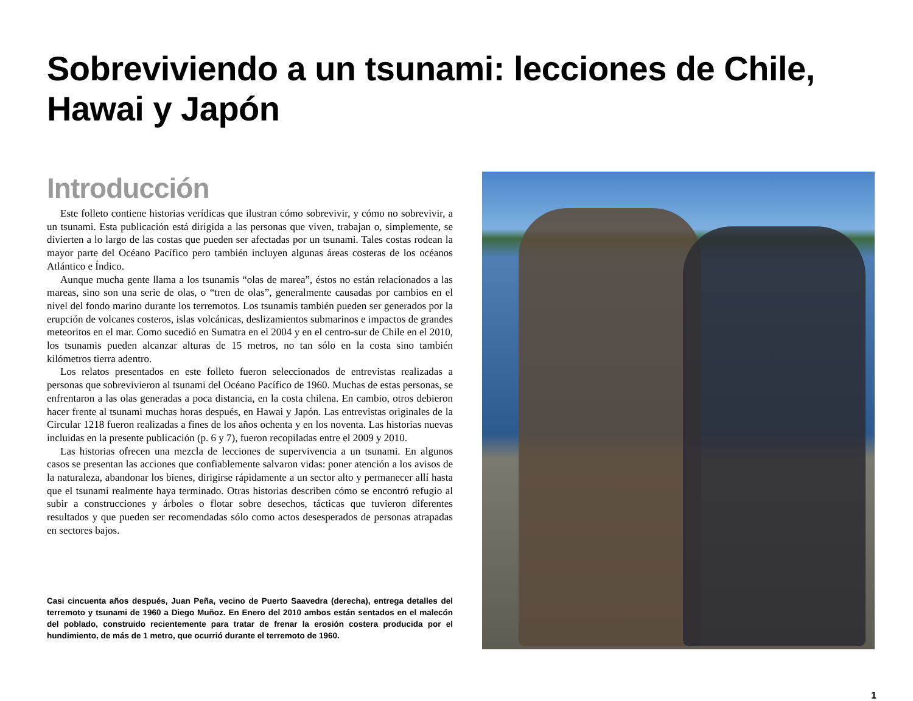Sobreviviendo a un tsunami: lecciones de Chile, Hawai y Japón
Introducción
Este folleto contiene historias verídicas que ilustran cómo sobrevivir, y cómo no sobrevivir, a un tsunami. Esta publicación está dirigida a las personas que viven, trabajan o, simplemente, se divierten a lo largo de las costas que pueden ser afectadas por un tsunami. Tales costas rodean la mayor parte del Océano Pacífico pero también incluyen algunas áreas costeras de los océanos Atlántico e Índico.
Aunque mucha gente llama a los tsunamis “olas de marea”, éstos no están relacionados a las mareas, sino son una serie de olas, o “tren de olas”, generalmente causadas por cambios en el nivel del fondo marino durante los terremotos. Los tsunamis también pueden ser generados por la erupción de volcanes costeros, islas volcánicas, deslizamientos submarinos e impactos de grandes meteoritos en el mar. Como sucedió en Sumatra en el 2004 y en el centro-sur de Chile en el 2010, los tsunamis pueden alcanzar alturas de 15 metros, no tan sólo en la costa sino también kilómetros tierra adentro.
Los relatos presentados en este folleto fueron seleccionados de entrevistas realizadas a personas que sobrevivieron al tsunami del Océano Pacífico de 1960. Muchas de estas personas, se enfrentaron a las olas generadas a poca distancia, en la costa chilena. En cambio, otros debieron hacer frente al tsunami muchas horas después, en Hawai y Japón. Las entrevistas originales de la Circular 1218 fueron realizadas a fines de los años ochenta y en los noventa. Las historias nuevas incluidas en la presente publicación (p. 6 y 7), fueron recopiladas entre el 2009 y 2010.
Las historias ofrecen una mezcla de lecciones de supervivencia a un tsunami. En algunos casos se presentan las acciones que confiablemente salvaron vidas: poner atención a los avisos de la naturaleza, abandonar los bienes, dirigirse rápidamente a un sector alto y permanecer allí hasta que el tsunami realmente haya terminado. Otras historias describen cómo se encontró refugio al subir a construcciones y árboles o flotar sobre desechos, tácticas que tuvieron diferentes resultados y que pueden ser recomendadas sólo como actos desesperados de personas atrapadas en sectores bajos.
Casi cincuenta años después, Juan Peña, vecino de Puerto Saavedra (derecha), entrega detalles del terremoto y tsunami de 1960 a Diego Muñoz. En Enero del 2010 ambos están sentados en el malecón del poblado, construido recientemente para tratar de frenar la erosión costera producida por el hundimiento, de más de 1 metro, que ocurrió durante el terremoto de 1960.
1